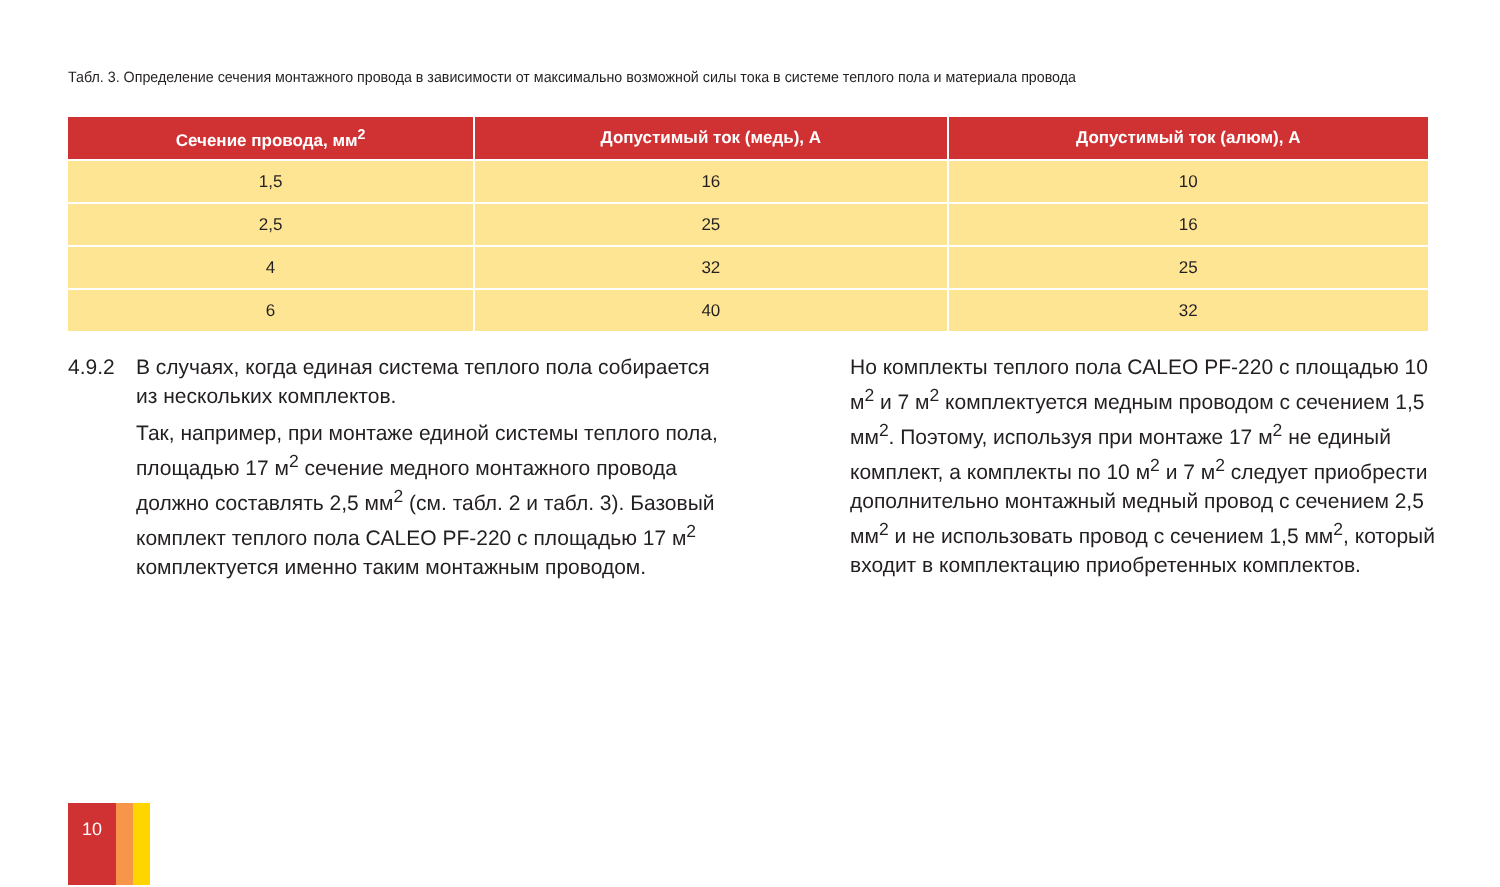Табл. 3. Определение сечения монтажного провода в зависимости от максимально возможной силы тока в системе теплого пола и материала провода
| Сечение провода, мм<sup>2</sup> | Допустимый ток (медь), А | Допустимый ток (алюм), А |
| --- | --- | --- |
| 1,5 | 16 | 10 |
| 2,5 | 25 | 16 |
| 4 | 32 | 25 |
| 6 | 40 | 32 |
4.9.2 В случаях, когда единая система теплого пола собирается
из нескольких комплектов.
Так, например, при монтаже единой системы теплого пола, площадью 17 м<sup>2</sup> сечение медного монтажного провода должно составлять 2,5 мм<sup>2</sup> (см. табл. 2 и табл. 3). Базовый комплект теплого пола CALEO PF-220 с площадью 17 м<sup>2</sup> комплектуется именно таким монтажным проводом.
Но комплекты теплого пола CALEO PF-220 с площадью 10 м<sup>2</sup> и 7 м<sup>2</sup> комплектуется медным проводом с сечением 1,5 мм<sup>2</sup>. Поэтому, используя при монтаже 17 м<sup>2</sup> не единый комплект, а комплекты по 10 м<sup>2</sup> и 7 м<sup>2</sup> следует приобрести дополнительно монтажный медный провод с сечением 2,5 мм<sup>2</sup> и не использовать провод с сечением 1,5 мм<sup>2</sup>, который входит в комплектацию приобретенных комплектов.
10